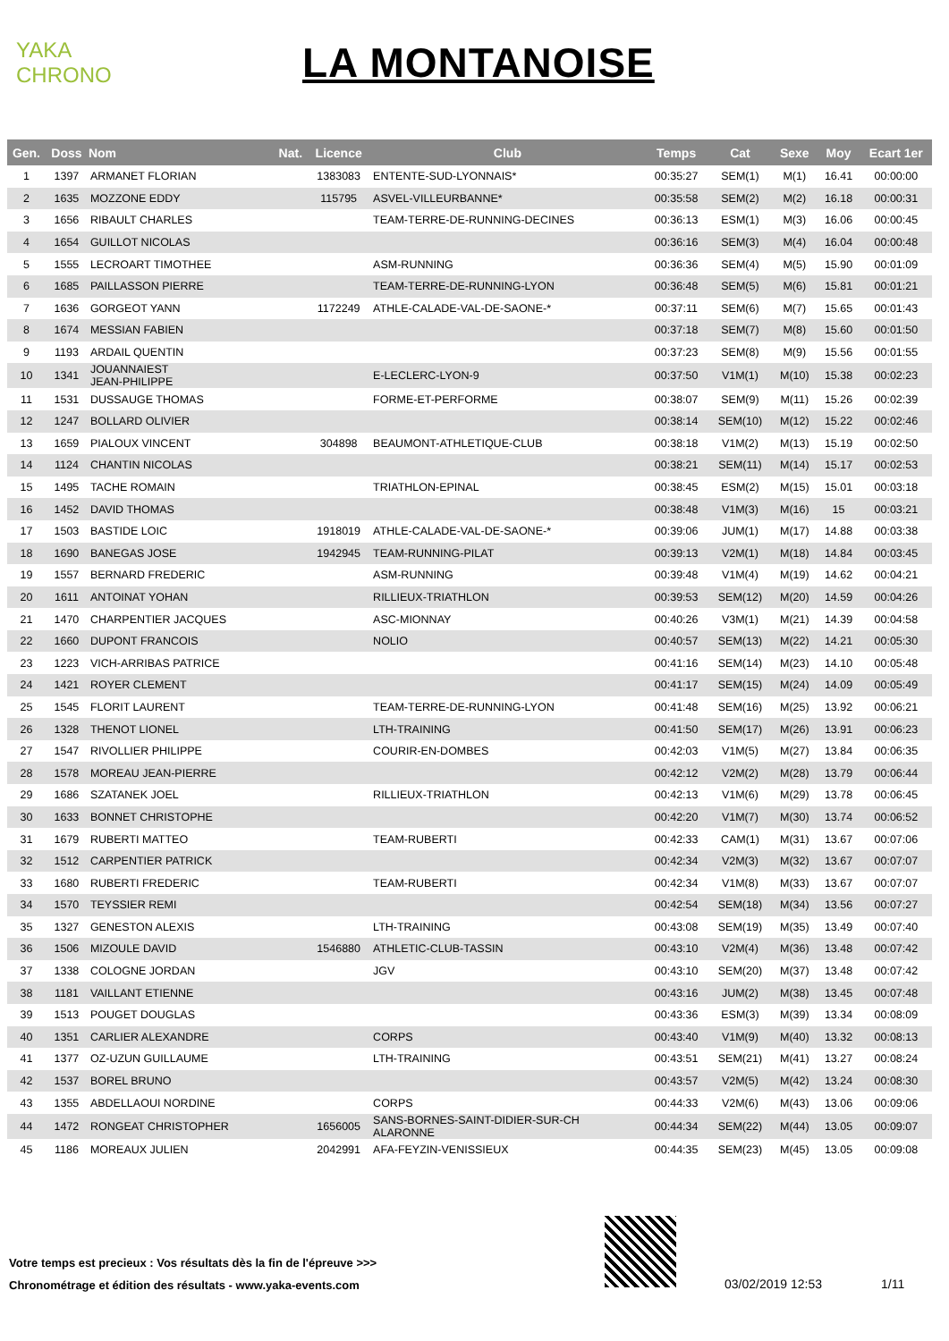YAKA CHRONO
LA MONTANOISE
| Gen. | Doss | Nom | Nat. | Licence | Club | Temps | Cat | Sexe | Moy | Ecart 1er |
| --- | --- | --- | --- | --- | --- | --- | --- | --- | --- | --- |
| 1 | 1397 | ARMANET FLORIAN | | 1383083 | ENTENTE-SUD-LYONNAIS* | 00:35:27 | SEM(1) | M(1) | 16.41 | 00:00:00 |
| 2 | 1635 | MOZZONE EDDY | | 115795 | ASVEL-VILLEURBANNE* | 00:35:58 | SEM(2) | M(2) | 16.18 | 00:00:31 |
| 3 | 1656 | RIBAULT CHARLES | | | TEAM-TERRE-DE-RUNNING-DECINES | 00:36:13 | ESM(1) | M(3) | 16.06 | 00:00:45 |
| 4 | 1654 | GUILLOT NICOLAS | | | | 00:36:16 | SEM(3) | M(4) | 16.04 | 00:00:48 |
| 5 | 1555 | LECROART TIMOTHEE | | | ASM-RUNNING | 00:36:36 | SEM(4) | M(5) | 15.90 | 00:01:09 |
| 6 | 1685 | PAILLASSON PIERRE | | | TEAM-TERRE-DE-RUNNING-LYON | 00:36:48 | SEM(5) | M(6) | 15.81 | 00:01:21 |
| 7 | 1636 | GORGEOT YANN | | 1172249 | ATHLE-CALADE-VAL-DE-SAONE-* | 00:37:11 | SEM(6) | M(7) | 15.65 | 00:01:43 |
| 8 | 1674 | MESSIAN FABIEN | | | | 00:37:18 | SEM(7) | M(8) | 15.60 | 00:01:50 |
| 9 | 1193 | ARDAIL QUENTIN | | | | 00:37:23 | SEM(8) | M(9) | 15.56 | 00:01:55 |
| 10 | 1341 | JOUANNAIEST JEAN-PHILIPPE | | | E-LECLERC-LYON-9 | 00:37:50 | V1M(1) | M(10) | 15.38 | 00:02:23 |
| 11 | 1531 | DUSSAUGE THOMAS | | | FORME-ET-PERFORME | 00:38:07 | SEM(9) | M(11) | 15.26 | 00:02:39 |
| 12 | 1247 | BOLLARD OLIVIER | | | | 00:38:14 | SEM(10) | M(12) | 15.22 | 00:02:46 |
| 13 | 1659 | PIALOUX VINCENT | | 304898 | BEAUMONT-ATHLETIQUE-CLUB | 00:38:18 | V1M(2) | M(13) | 15.19 | 00:02:50 |
| 14 | 1124 | CHANTIN NICOLAS | | | | 00:38:21 | SEM(11) | M(14) | 15.17 | 00:02:53 |
| 15 | 1495 | TACHE ROMAIN | | | TRIATHLON-EPINAL | 00:38:45 | ESM(2) | M(15) | 15.01 | 00:03:18 |
| 16 | 1452 | DAVID THOMAS | | | | 00:38:48 | V1M(3) | M(16) | 15 | 00:03:21 |
| 17 | 1503 | BASTIDE LOIC | | 1918019 | ATHLE-CALADE-VAL-DE-SAONE-* | 00:39:06 | JUM(1) | M(17) | 14.88 | 00:03:38 |
| 18 | 1690 | BANEGAS JOSE | | 1942945 | TEAM-RUNNING-PILAT | 00:39:13 | V2M(1) | M(18) | 14.84 | 00:03:45 |
| 19 | 1557 | BERNARD FREDERIC | | | ASM-RUNNING | 00:39:48 | V1M(4) | M(19) | 14.62 | 00:04:21 |
| 20 | 1611 | ANTOINAT YOHAN | | | RILLIEUX-TRIATHLON | 00:39:53 | SEM(12) | M(20) | 14.59 | 00:04:26 |
| 21 | 1470 | CHARPENTIER JACQUES | | | ASC-MIONNAY | 00:40:26 | V3M(1) | M(21) | 14.39 | 00:04:58 |
| 22 | 1660 | DUPONT FRANCOIS | | | NOLIO | 00:40:57 | SEM(13) | M(22) | 14.21 | 00:05:30 |
| 23 | 1223 | VICH-ARRIBAS PATRICE | | | | 00:41:16 | SEM(14) | M(23) | 14.10 | 00:05:48 |
| 24 | 1421 | ROYER CLEMENT | | | | 00:41:17 | SEM(15) | M(24) | 14.09 | 00:05:49 |
| 25 | 1545 | FLORIT LAURENT | | | TEAM-TERRE-DE-RUNNING-LYON | 00:41:48 | SEM(16) | M(25) | 13.92 | 00:06:21 |
| 26 | 1328 | THENOT LIONEL | | | LTH-TRAINING | 00:41:50 | SEM(17) | M(26) | 13.91 | 00:06:23 |
| 27 | 1547 | RIVOLLIER PHILIPPE | | | COURIR-EN-DOMBES | 00:42:03 | V1M(5) | M(27) | 13.84 | 00:06:35 |
| 28 | 1578 | MOREAU JEAN-PIERRE | | | | 00:42:12 | V2M(2) | M(28) | 13.79 | 00:06:44 |
| 29 | 1686 | SZATANEK JOEL | | | RILLIEUX-TRIATHLON | 00:42:13 | V1M(6) | M(29) | 13.78 | 00:06:45 |
| 30 | 1633 | BONNET CHRISTOPHE | | | | 00:42:20 | V1M(7) | M(30) | 13.74 | 00:06:52 |
| 31 | 1679 | RUBERTI MATTEO | | | TEAM-RUBERTI | 00:42:33 | CAM(1) | M(31) | 13.67 | 00:07:06 |
| 32 | 1512 | CARPENTIER PATRICK | | | | 00:42:34 | V2M(3) | M(32) | 13.67 | 00:07:07 |
| 33 | 1680 | RUBERTI FREDERIC | | | TEAM-RUBERTI | 00:42:34 | V1M(8) | M(33) | 13.67 | 00:07:07 |
| 34 | 1570 | TEYSSIER REMI | | | | 00:42:54 | SEM(18) | M(34) | 13.56 | 00:07:27 |
| 35 | 1327 | GENESTON ALEXIS | | | LTH-TRAINING | 00:43:08 | SEM(19) | M(35) | 13.49 | 00:07:40 |
| 36 | 1506 | MIZOULE DAVID | | 1546880 | ATHLETIC-CLUB-TASSIN | 00:43:10 | V2M(4) | M(36) | 13.48 | 00:07:42 |
| 37 | 1338 | COLOGNE JORDAN | | | JGV | 00:43:10 | SEM(20) | M(37) | 13.48 | 00:07:42 |
| 38 | 1181 | VAILLANT ETIENNE | | | | 00:43:16 | JUM(2) | M(38) | 13.45 | 00:07:48 |
| 39 | 1513 | POUGET DOUGLAS | | | | 00:43:36 | ESM(3) | M(39) | 13.34 | 00:08:09 |
| 40 | 1351 | CARLIER ALEXANDRE | | | CORPS | 00:43:40 | V1M(9) | M(40) | 13.32 | 00:08:13 |
| 41 | 1377 | OZ-UZUN GUILLAUME | | | LTH-TRAINING | 00:43:51 | SEM(21) | M(41) | 13.27 | 00:08:24 |
| 42 | 1537 | BOREL BRUNO | | | | 00:43:57 | V2M(5) | M(42) | 13.24 | 00:08:30 |
| 43 | 1355 | ABDELLAOUI NORDINE | | | CORPS | 00:44:33 | V2M(6) | M(43) | 13.06 | 00:09:06 |
| 44 | 1472 | RONGEAT CHRISTOPHER | | 1656005 | SANS-BORNES-SAINT-DIDIER-SUR-CH ALARONNE | 00:44:34 | SEM(22) | M(44) | 13.05 | 00:09:07 |
| 45 | 1186 | MOREAUX JULIEN | | 2042991 | AFA-FEYZIN-VENISSIEUX | 00:44:35 | SEM(23) | M(45) | 13.05 | 00:09:08 |
Votre temps est precieux : Vos résultats dès la fin de l'épreuve >>>
Chronométrage et édition des résultats - www.yaka-events.com
03/02/2019 12:53 1/11